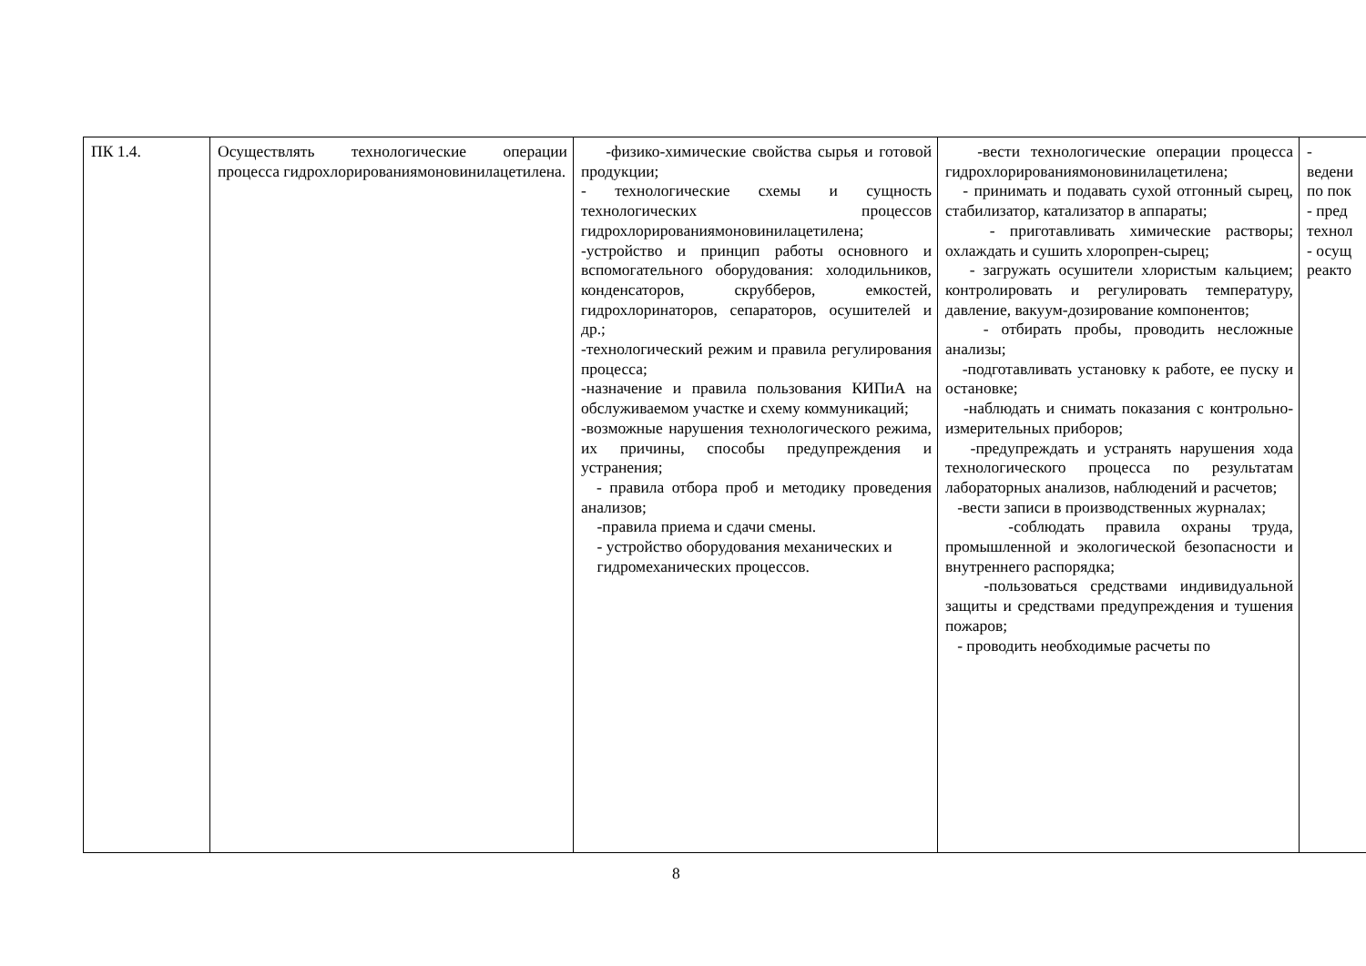| ПК 1.4. | Осуществлять технологические операции процесса гидрохлорированиямоновинилацетилена. | -физико-химические свойства сырья и готовой продукции; - технологические схемы и сущность технологических процессов гидрохлорированиямоновинилацетилена; -устройство и принцип работы основного и вспомогательного оборудования: холодильников, конденсаторов, скрубберов, емкостей, гидрохлоринаторов, сепараторов, осушителей и др.; -технологический режим и правила регулирования процесса; -назначение и правила пользования КИПиА на обслуживаемом участке и схему коммуникаций; -возможные нарушения технологического режима, их причины, способы предупреждения и устранения; - правила отбора проб и методику проведения анализов; -правила приема и сдачи смены. - устройство оборудования механических и гидромеханических процессов. | -вести технологические операции процесса гидрохлорированиямоновинилацетилена; - принимать и подавать сухой отгонный сырец, стабилизатор, катализатор в аппараты; - приготавливать химические растворы; охлаждать и сушить хлоропрен-сырец; - загружать осушители хлористым кальцием; контролировать и регулировать температуру, давление, вакуум-дозирование компонентов; - отбирать пробы, проводить несложные анализы; -подготавливать установку к работе, ее пуску и остановке; -наблюдать и снимать показания с контрольно-измерительных приборов; -предупреждать и устранять нарушения хода технологического процесса по результатам лабораторных анализов, наблюдений и расчетов; -вести записи в производственных журналах; -соблюдать правила охраны труда, промышленной и экологической безопасности и внутреннего распорядка; -пользоваться средствами индивидуальной защиты и средствами предупреждения и тушения пожаров; - проводить необходимые расчеты по | - ведени по пок - пред технол - осущ реакто |
8